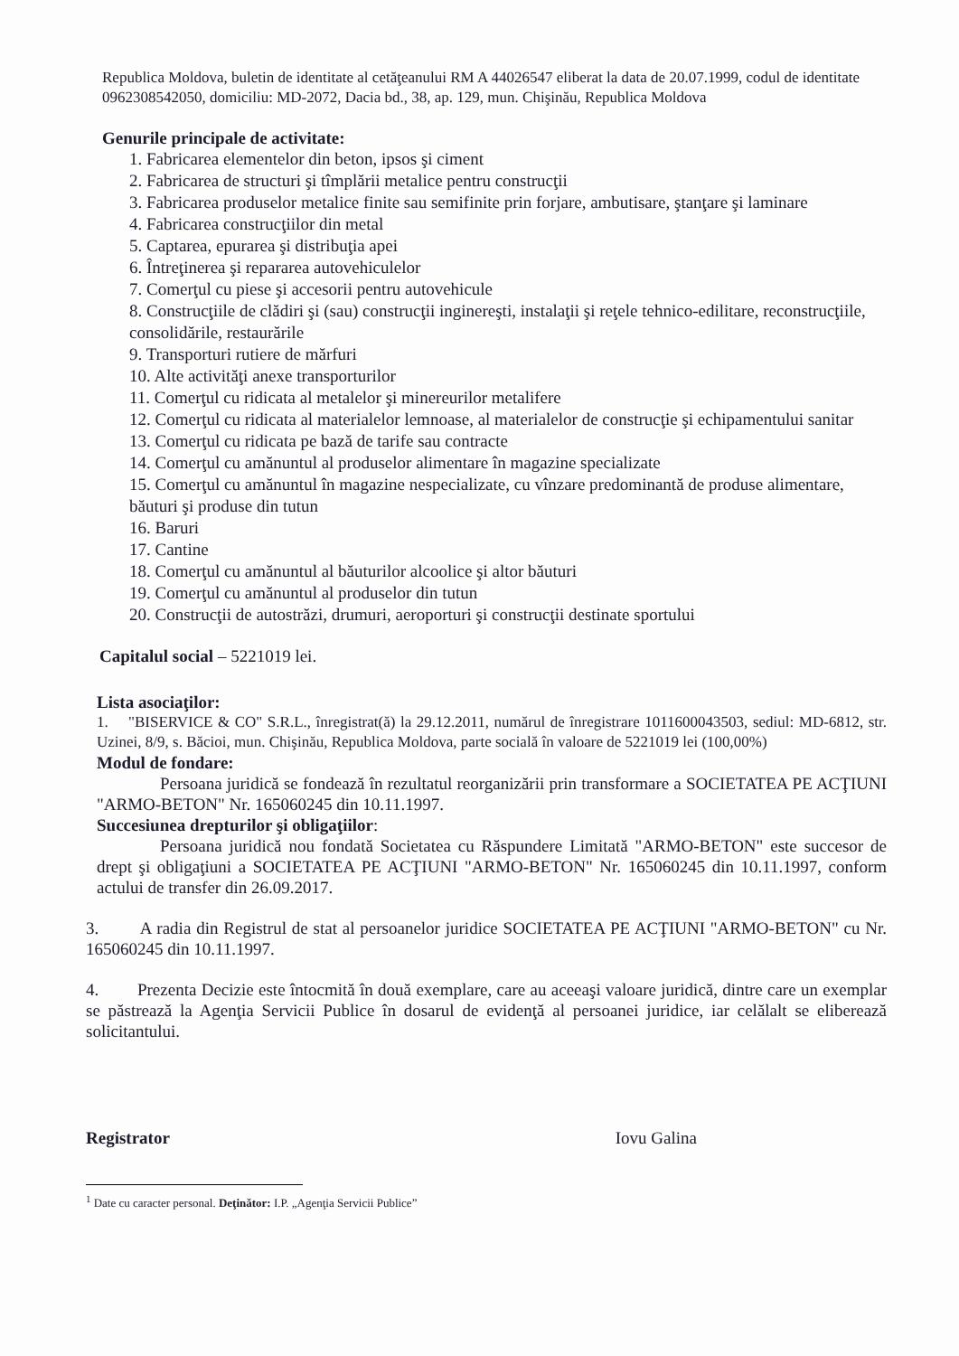Republica Moldova, buletin de identitate al cetăţeanului RM A 44026547 eliberat la data de 20.07.1999, codul de identitate 0962308542050, domiciliu: MD-2072, Dacia bd., 38, ap. 129, mun. Chişinău, Republica Moldova
Genurile principale de activitate:
1. Fabricarea elementelor din beton, ipsos şi ciment
2. Fabricarea de structuri şi tîmplării metalice pentru construcţii
3. Fabricarea produselor metalice finite sau semifinite prin forjare, ambutisare, ştanţare şi laminare
4. Fabricarea construcţiilor din metal
5. Captarea, epurarea şi distribuţia apei
6. Întreţinerea şi repararea autovehiculelor
7. Comerţul cu piese şi accesorii pentru autovehicule
8. Construcţiile de clădiri şi (sau) construcţii inginereşti, instalaţii şi reţele tehnico-edilitare, reconstrucţiile, consolidările, restaurările
9. Transporturi rutiere de mărfuri
10. Alte activităţi anexe transporturilor
11. Comerţul cu ridicata al metalelor şi minereurilor metalifere
12. Comerţul cu ridicata al materialelor lemnoase, al materialelor de construcţie şi echipamentului sanitar
13. Comerţul cu ridicata pe bază de tarife sau contracte
14. Comerţul cu amănuntul al produselor alimentare în magazine specializate
15. Comerţul cu amănuntul în magazine nespecializate, cu vînzare predominantă de produse alimentare, băuturi şi produse din tutun
16. Baruri
17. Cantine
18. Comerţul cu amănuntul al băuturilor alcoolice şi altor băuturi
19. Comerţul cu amănuntul al produselor din tutun
20. Construcţii de autostrăzi, drumuri, aeroporturi şi construcţii destinate sportului
Capitalul social – 5221019 lei.
Lista asociaţilor:
1. "BISERVICE & CO" S.R.L., înregistrat(ă) la 29.12.2011, numărul de înregistrare 1011600043503, sediul: MD-6812, str. Uzinei, 8/9, s. Băcioi, mun. Chişinău, Republica Moldova, parte socială în valoare de 5221019 lei (100,00%)
Modul de fondare:
Persoana juridică se fondează în rezultatul reorganizării prin transformare a SOCIETATEA PE ACŢIUNI "ARMO-BETON" Nr. 165060245 din 10.11.1997.
Succesiunea drepturilor şi obligaţiilor:
Persoana juridică nou fondată Societatea cu Răspundere Limitată "ARMO-BETON" este succesor de drept şi obligaţiuni a SOCIETATEA PE ACŢIUNI "ARMO-BETON" Nr. 165060245 din 10.11.1997, conform actului de transfer din 26.09.2017.
3. A radia din Registrul de stat al persoanelor juridice SOCIETATEA PE ACŢIUNI "ARMO-BETON" cu Nr. 165060245 din 10.11.1997.
4. Prezenta Decizie este întocmită în două exemplare, care au aceeaşi valoare juridică, dintre care un exemplar se păstrează la Agenţia Servicii Publice în dosarul de evidenţă al persoanei juridice, iar celălalt se eliberează solicitantului.
Registrator Iovu Galina
<sup>1</sup> Date cu caracter personal. Deţinător: I.P. „Agenţia Servicii Publice”